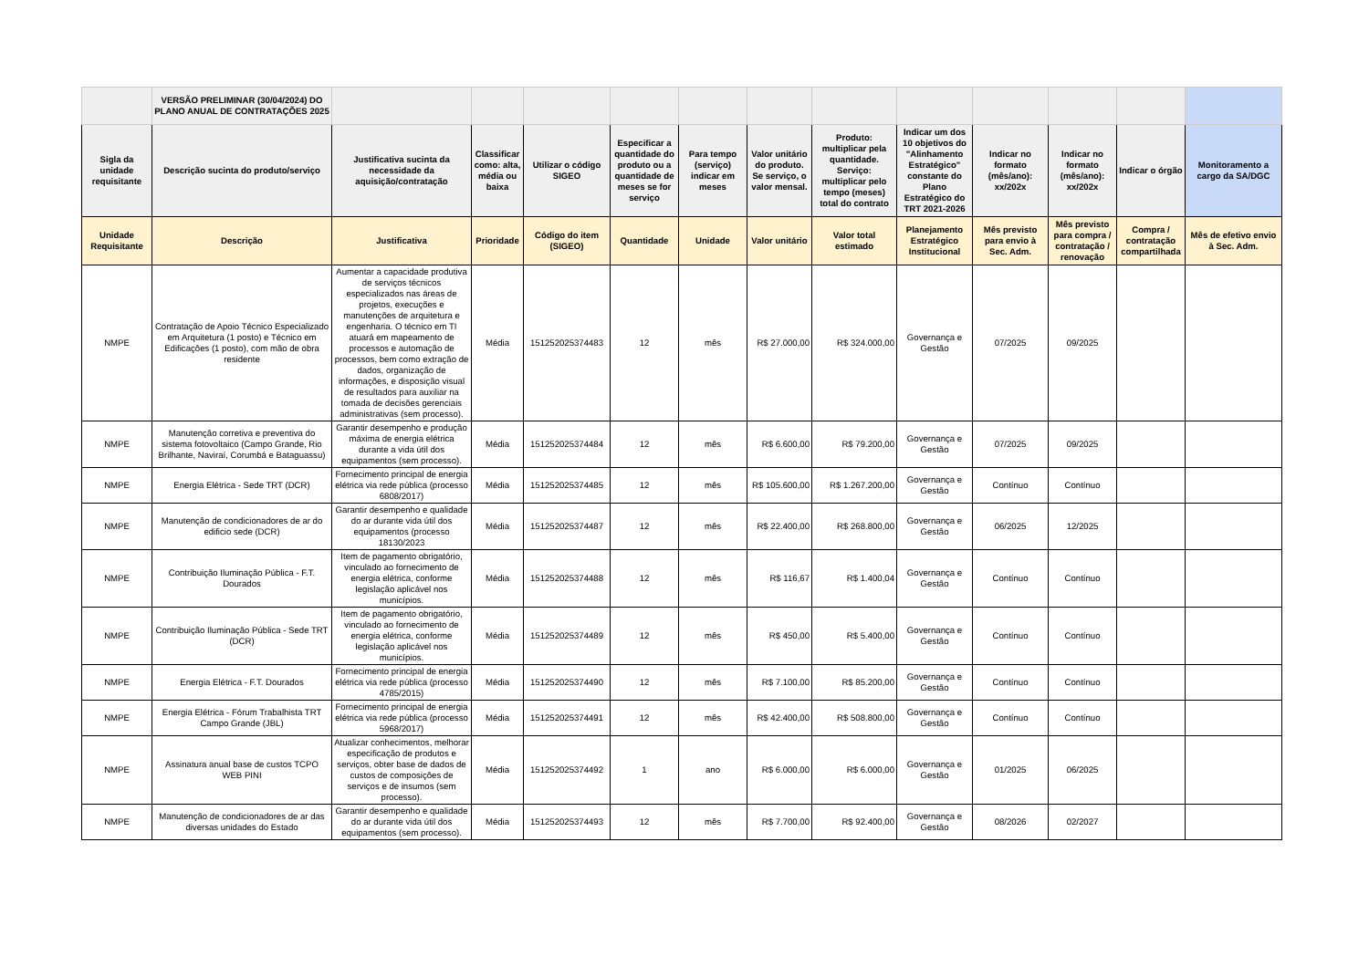| | VERSÃO PRELIMINAR (30/04/2024) DO PLANO ANUAL DE CONTRATAÇÕES 2025 | | | | | | | | | | | | |
| Sigla da unidade requisitante | Descrição sucinta do produto/serviço | Justificativa sucinta da necessidade da aquisição/contratação | Classificar como: alta, média ou baixa | Utilizar o código SIGEO | Especificar a quantidade do produto ou a quantidade de meses se for serviço | Para tempo (serviço) indicar em meses | Valor unitário do produto. Se serviço, o valor mensal. | Produto: multiplicar pela quantidade. Serviço: multiplicar pelo tempo (meses) total do contrato | Indicar um dos 10 objetivos do "Alinhamento Estratégico" constante do Plano Estratégico do TRT 2021-2026 | Indicar no formato (mês/ano): xx/202x | Indicar no formato (mês/ano): xx/202x | Indicar o órgão | Monitoramento a cargo da SA/DGC |
| Unidade Requisitante | Descrição | Justificativa | Prioridade | Código do item (SIGEO) | Quantidade | Unidade | Valor unitário | Valor total estimado | Planejamento Estratégico Institucional | Mês previsto para envio à Sec. Adm. | Mês previsto para compra / contratação / renovação | Compra / contratação compartilhada | Mês de efetivo envio à Sec. Adm. |
| NMPE | Contratação de Apoio Técnico Especializado em Arquitetura (1 posto) e Técnico em Edificações (1 posto), com mão de obra residente | Aumentar a capacidade produtiva de serviços técnicos especializados nas áreas de projetos, execuções e manutenções de arquitetura e engenharia. O técnico em TI atuará em mapeamento de processos e automação de processos, bem como extração de dados, organização de informações, e disposição visual de resultados para auxiliar na tomada de decisões gerenciais administrativas (sem processo). | Média | 151252025374483 | 12 | mês | R$ 27.000,00 | R$ 324.000,00 | Governança e Gestão | 07/2025 | 09/2025 | | |
| NMPE | Manutenção corretiva e preventiva do sistema fotovoltaico (Campo Grande, Rio Brilhante, Naviraí, Corumbá e Bataguassu) | Garantir desempenho e produção máxima de energia elétrica durante a vida útil dos equipamentos (sem processo). | Média | 151252025374484 | 12 | mês | R$ 6.600,00 | R$ 79.200,00 | Governança e Gestão | 07/2025 | 09/2025 | | |
| NMPE | Energia Elétrica - Sede TRT (DCR) | Fornecimento principal de energia elétrica via rede pública (processo 6808/2017) | Média | 151252025374485 | 12 | mês | R$ 105.600,00 | R$ 1.267.200,00 | Governança e Gestão | Contínuo | Contínuo | | |
| NMPE | Manutenção de condicionadores de ar do edificio sede (DCR) | Garantir desempenho e qualidade do ar durante vida útil dos equipamentos (processo 18130/2023 | Média | 151252025374487 | 12 | mês | R$ 22.400,00 | R$ 268.800,00 | Governança e Gestão | 06/2025 | 12/2025 | | |
| NMPE | Contribuição Iluminação Pública - F.T. Dourados | Item de pagamento obrigatório, vinculado ao fornecimento de energia elétrica, conforme legislação aplicável nos municípios. | Média | 151252025374488 | 12 | mês | R$ 116,67 | R$ 1.400,04 | Governança e Gestão | Contínuo | Contínuo | | |
| NMPE | Contribuição Iluminação Pública - Sede TRT (DCR) | Item de pagamento obrigatório, vinculado ao fornecimento de energia elétrica, conforme legislação aplicável nos municípios. | Média | 151252025374489 | 12 | mês | R$ 450,00 | R$ 5.400,00 | Governança e Gestão | Contínuo | Contínuo | | |
| NMPE | Energia Elétrica - F.T. Dourados | Fornecimento principal de energia elétrica via rede pública (processo 4785/2015) | Média | 151252025374490 | 12 | mês | R$ 7.100,00 | R$ 85.200,00 | Governança e Gestão | Contínuo | Contínuo | | |
| NMPE | Energia Elétrica - Fórum Trabalhista TRT Campo Grande (JBL) | Fornecimento principal de energia elétrica via rede pública (processo 5968/2017) | Média | 151252025374491 | 12 | mês | R$ 42.400,00 | R$ 508.800,00 | Governança e Gestão | Contínuo | Contínuo | | |
| NMPE | Assinatura anual base de custos TCPO WEB PINI | Atualizar conhecimentos, melhorar especificação de produtos e serviços, obter base de dados de custos de composições de serviços e de insumos (sem processo). | Média | 151252025374492 | 1 | ano | R$ 6.000,00 | R$ 6.000,00 | Governança e Gestão | 01/2025 | 06/2025 | | |
| NMPE | Manutenção de condicionadores de ar das diversas unidades do Estado | Garantir desempenho e qualidade do ar durante vida útil dos equipamentos (sem processo). | Média | 151252025374493 | 12 | mês | R$ 7.700,00 | R$ 92.400,00 | Governança e Gestão | 08/2026 | 02/2027 | | |